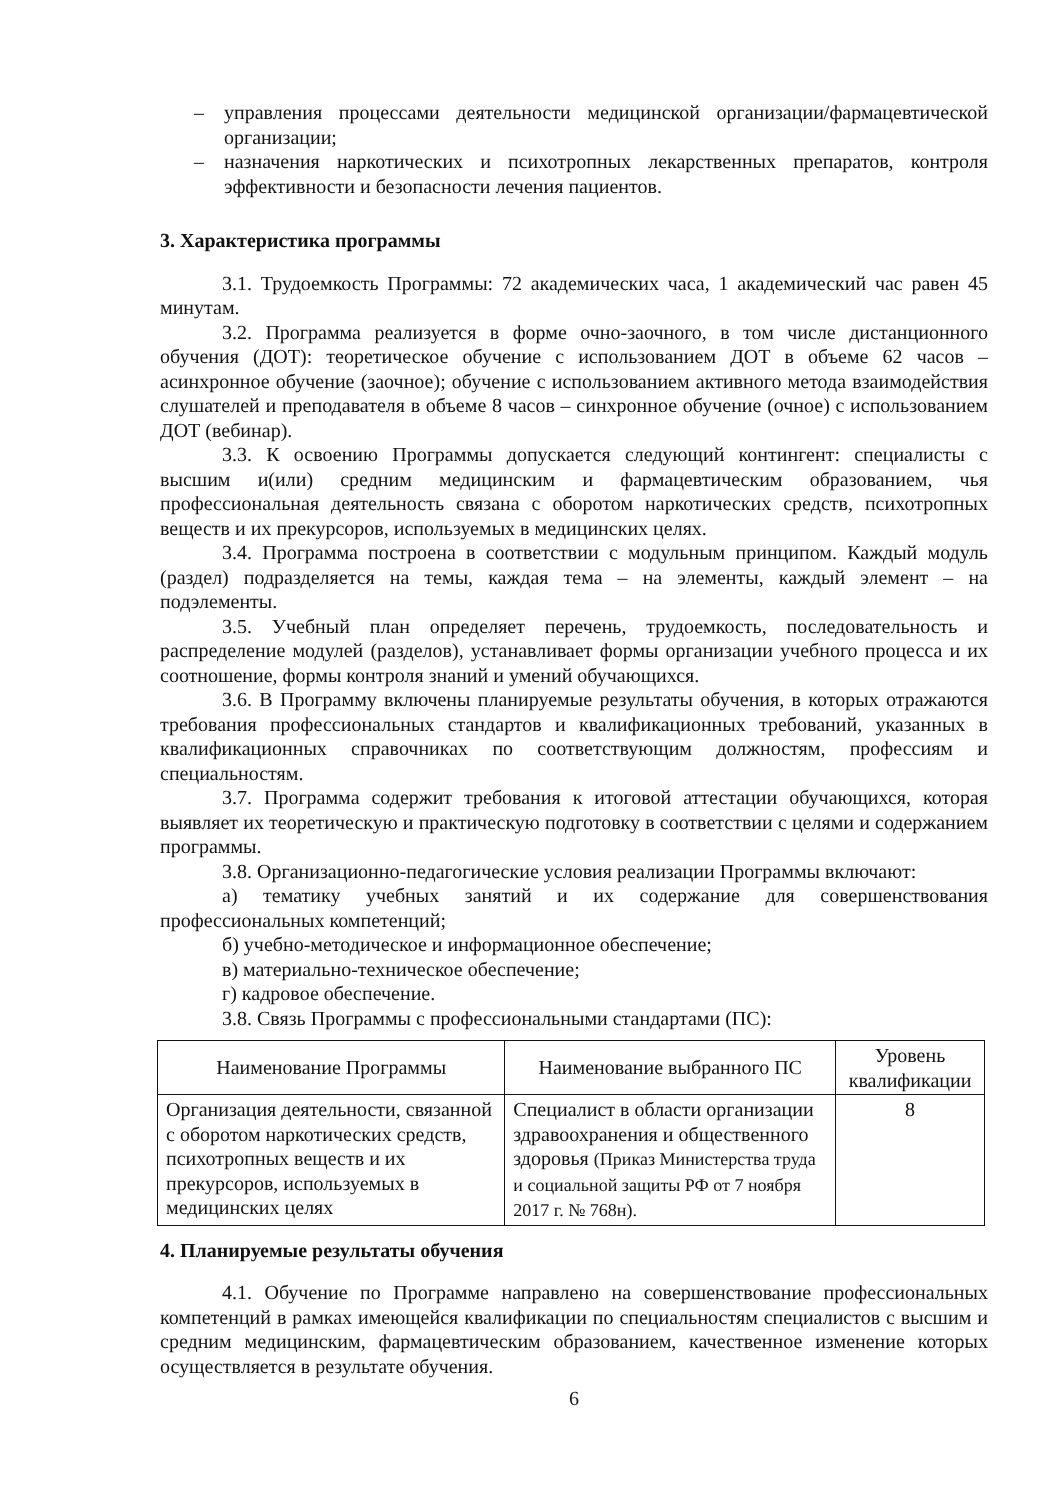– управления процессами деятельности медицинской организации/фармацевтической организации;
– назначения наркотических и психотропных лекарственных препаратов, контроля эффективности и безопасности лечения пациентов.
3. Характеристика программы
3.1. Трудоемкость Программы: 72 академических часа, 1 академический час равен 45 минутам.
3.2. Программа реализуется в форме очно-заочного, в том числе дистанционного обучения (ДОТ): теоретическое обучение с использованием ДОТ в объеме 62 часов – асинхронное обучение (заочное); обучение с использованием активного метода взаимодействия слушателей и преподавателя в объеме 8 часов – синхронное обучение (очное) с использованием ДОТ (вебинар).
3.3. К освоению Программы допускается следующий контингент: специалисты с высшим и(или) средним медицинским и фармацевтическим образованием, чья профессиональная деятельность связана с оборотом наркотических средств, психотропных веществ и их прекурсоров, используемых в медицинских целях.
3.4. Программа построена в соответствии с модульным принципом. Каждый модуль (раздел) подразделяется на темы, каждая тема – на элементы, каждый элемент – на подэлементы.
3.5. Учебный план определяет перечень, трудоемкость, последовательность и распределение модулей (разделов), устанавливает формы организации учебного процесса и их соотношение, формы контроля знаний и умений обучающихся.
3.6. В Программу включены планируемые результаты обучения, в которых отражаются требования профессиональных стандартов и квалификационных требований, указанных в квалификационных справочниках по соответствующим должностям, профессиям и специальностям.
3.7. Программа содержит требования к итоговой аттестации обучающихся, которая выявляет их теоретическую и практическую подготовку в соответствии с целями и содержанием программы.
3.8. Организационно-педагогические условия реализации Программы включают:
а) тематику учебных занятий и их содержание для совершенствования профессиональных компетенций;
б) учебно-методическое и информационное обеспечение;
в) материально-техническое обеспечение;
г) кадровое обеспечение.
3.8. Связь Программы с профессиональными стандартами (ПС):
| Наименование Программы | Наименование выбранного ПС | Уровень квалификации |
| --- | --- | --- |
| Организация деятельности, связанной с оборотом наркотических средств, психотропных веществ и их прекурсоров, используемых в медицинских целях | Специалист в области организации здравоохранения и общественного здоровья (Приказ Министерства труда и социальной защиты РФ от 7 ноября 2017 г. № 768н). | 8 |
4. Планируемые результаты обучения
4.1. Обучение по Программе направлено на совершенствование профессиональных компетенций в рамках имеющейся квалификации по специальностям специалистов с высшим и средним медицинским, фармацевтическим образованием, качественное изменение которых осуществляется в результате обучения.
6